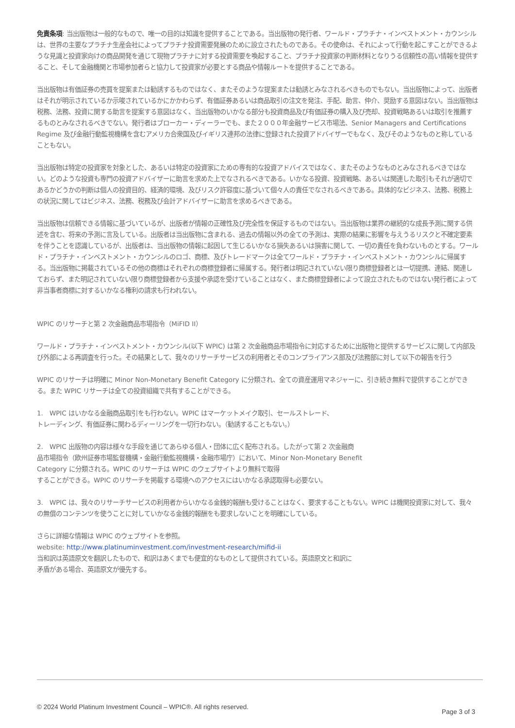免責条項: 当出版物は一般的なもので、唯一の目的は知識を提供することである。当出版物の発行者、ワールド・プラチナ・インベストメント・カウンシルは、世界の主要なプラチナ生産会社によってプラチナ投資需要発展のために設立されたものである。その使命は、それによって行動を起こすことができるような見識と投資家向けの商品開発を通じて現物プラチナに対する投資需要を喚起すること、プラチナ投資家の判断材料となりうる信頼性の高い情報を提供すること、そして金融機関と市場参加者らと協力して投資家が必要とする商品や情報ルートを提供することである。
当出版物は有価証券の売買を提案または勧誘するものではなく、またそのような提案または勧誘とみなされるべきものでもない。当出版物によって、出版者はそれが明示されているか示唆されているかにかかわらず、有価証券あるいは商品取引の注文を発注、手配、助言、仲介、奨励する意図はない。当出版物は税務、法務、投資に関する助言を提案する意図はなく、当出版物のいかなる部分も投資商品及び有価証券の購入及び売却、投資戦略あるいは取引を推薦するものとみなされるべきでない。発行者はブローカー・ディーラーでも、また２０００年金融サービス市場法、Senior Managers and Certifications Regime 及び金融行動監視機構を含むアメリカ合衆国及びイギリス連邦の法律に登録された投資アドバイザーでもなく、及びそのようなものと称していることもない。
当出版物は特定の投資家を対象とした、あるいは特定の投資家にための専有的な投資アドバイスではなく、またそのようなものとみなされるべきではない。どのような投資も専門の投資アドバイザーに助言を求めた上でなされるべきである。いかなる投資、投資戦略、あるいは関連した取引もそれが適切であるかどうかの判断は個人の投資目的、経済的環境、及びリスク許容度に基づいて個々人の責任でなされるべきである。具体的なビジネス、法務、税務上の状況に関してはビジネス、法務、税務及び会計アドバイザーに助言を求めるべきである。
当出版物は信頼できる情報に基づいているが、出版者が情報の正確性及び完全性を保証するものではない。当出版物は業界の継続的な成長予測に関する供述を含む、将来の予測に言及している。出版者は当出版物に含まれる、過去の情報以外の全ての予測は、実際の結果に影響を与えうるリスクと不確定要素を伴うことを認識しているが、出版者は、当出版物の情報に起因して生じるいかなる損失あるいは損害に関して、一切の責任を負わないものとする。ワールド・プラチナ・インベストメント・カウンシルのロゴ、商標、及びトレードマークは全てワールド・プラチナ・インベストメント・カウンシルに帰属する。当出版物に掲載されているその他の商標はそれぞれの商標登録者に帰属する。発行者は明記されていない限り商標登録者とは一切提携、連結、関連しておらず、また明記されていない限り商標登録者から支援や承認を受けていることはなく、また商標登録者によって設立されたものではない発行者によって非当事者商標に対するいかなる権利の請求も行われない。
WPIC のリサーチと第 2 次金融商品市場指令（MiFID II）
ワールド・プラチナ・インベストメント・カウンシル(以下 WPIC) は第 2 次金融商品市場指令に対応するために出版物と提供するサービスに関して内部及び外部による再調査を行った。その結果として、我々のリサーチサービスの利用者とそのコンプライアンス部及び法務部に対して以下の報告を行う
WPIC のリサーチは明確に Minor Non-Monetary Benefit Category に分類され、全ての資産運用マネジャーに、引き続き無料で提供することができる。また WPIC リサーチは全ての投資組織で共有することができる。
1.　WPIC はいかなる金融商品取引をも行わない。WPIC はマーケットメイク取引、セールストレード、
トレーディング、有価証券に関わるディーリングを一切行わない。（勧誘することもない。）
2.　WPIC 出版物の内容は様々な手段を通じてあらゆる個人・団体に広く配布される。したがって第 2 次金融商
品市場指令（欧州証券市場監督機構・金融行動監視機構・金融市場庁）において、Minor Non-Monetary Benefit
Category に分類される。WPIC のリサーチは WPIC のウェブサイトより無料で取得
することができる。WPIC のリサーチを掲載する環境へのアクセスにはいかなる承認取得も必要ない。
3.　WPIC は、我々のリサーチサービスの利用者からいかなる金銭的報酬も受けることはなく、要求することもない。WPIC は機関投資家に対して、我々の無償のコンテンツを使うことに対していかなる金銭的報酬をも要求しないことを明確にしている。
さらに詳細な情報は WPIC のウェブサイトを参照。
website: http://www.platinuminvestment.com/investment-research/mifid-ii
当和訳は英語原文を翻訳したもので、和訳はあくまでも便宜的なものとして提供されている。英語原文と和訳に
矛盾がある場合、英語原文が優先する。
© 2024 World Platinum Investment Council – WPIC®. All rights reserved. Page 3 of 3